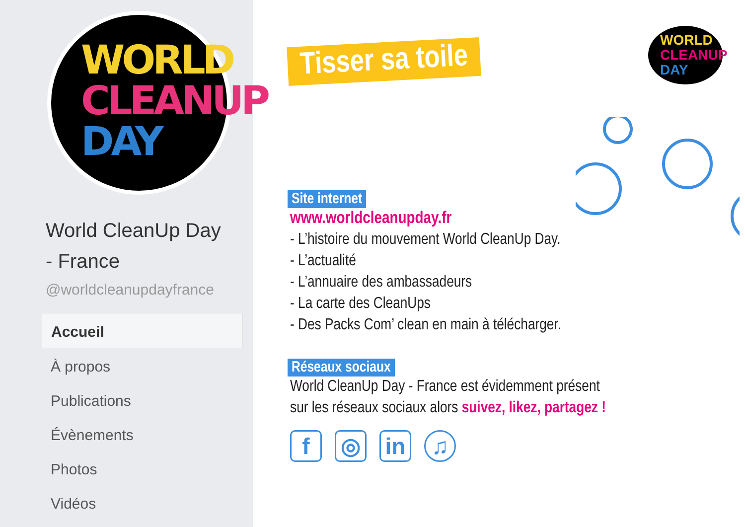WORLD
CLEANUP
DAY
World CleanUp Day
- France
@worldcleanupdayfrance
Accueil
À propos
Publications
Évènements
Photos
Vidéos
Tisser sa toile
WORLD
CLEANUP
DAY
Site internet
www.worldcleanupday.fr
- L’histoire du mouvement World CleanUp Day.
- L’actualité
- L’annuaire des ambassadeurs
- La carte des CleanUps
- Des Packs Com’ clean en main à télécharger.
Réseaux sociaux
World CleanUp Day - France est évidemment présent
sur les réseaux sociaux alors suivez, likez, partagez !
f ◎ in ♫